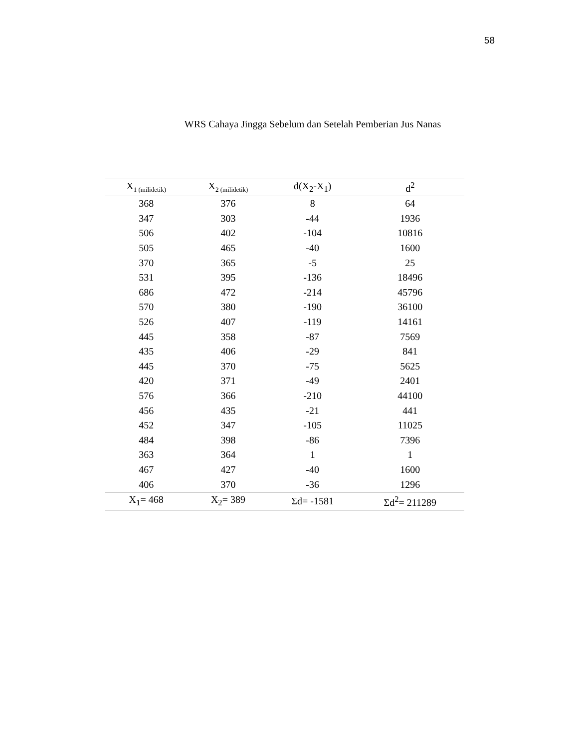58
WRS Cahaya Jingga Sebelum dan Setelah Pemberian Jus Nanas
| X<sub>1 (milidetik)</sub> | X<sub>2 (milidetik)</sub> | d(X<sub>2</sub>-X<sub>1</sub>) | d<sup>2</sup> |
| --- | --- | --- | --- |
| 368 | 376 | 8 | 64 |
| 347 | 303 | -44 | 1936 |
| 506 | 402 | -104 | 10816 |
| 505 | 465 | -40 | 1600 |
| 370 | 365 | -5 | 25 |
| 531 | 395 | -136 | 18496 |
| 686 | 472 | -214 | 45796 |
| 570 | 380 | -190 | 36100 |
| 526 | 407 | -119 | 14161 |
| 445 | 358 | -87 | 7569 |
| 435 | 406 | -29 | 841 |
| 445 | 370 | -75 | 5625 |
| 420 | 371 | -49 | 2401 |
| 576 | 366 | -210 | 44100 |
| 456 | 435 | -21 | 441 |
| 452 | 347 | -105 | 11025 |
| 484 | 398 | -86 | 7396 |
| 363 | 364 | 1 | 1 |
| 467 | 427 | -40 | 1600 |
| 406 | 370 | -36 | 1296 |
| X<sub>1</sub>= 468 | X<sub>2</sub>= 389 | Σd= -1581 | Σd<sup>2</sup>= 211289 |